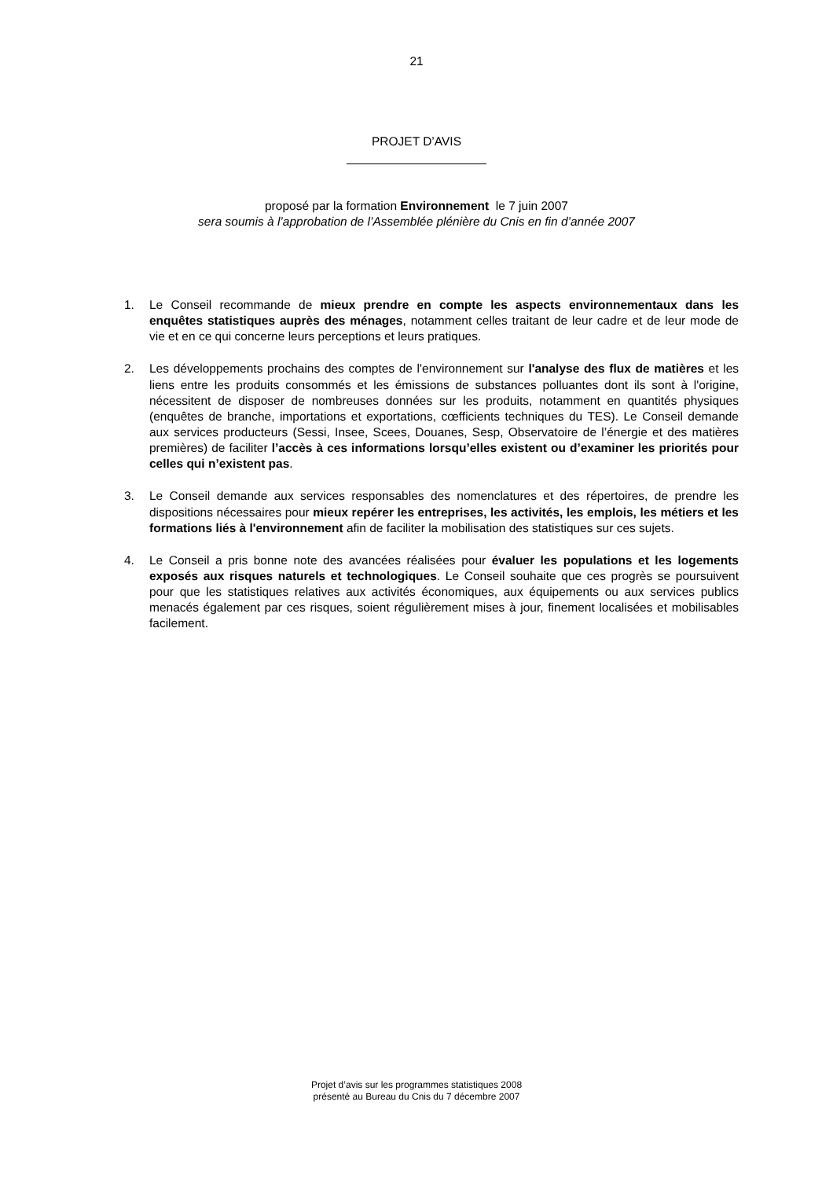21
PROJET D’AVIS
proposé par la formation Environnement le 7 juin 2007
sera soumis à l’approbation de l’Assemblée plénière du Cnis en fin d’année 2007
1. Le Conseil recommande de mieux prendre en compte les aspects environnementaux dans les enquêtes statistiques auprès des ménages, notamment celles traitant de leur cadre et de leur mode de vie et en ce qui concerne leurs perceptions et leurs pratiques.
2. Les développements prochains des comptes de l'environnement sur l'analyse des flux de matières et les liens entre les produits consommés et les émissions de substances polluantes dont ils sont à l'origine, nécessitent de disposer de nombreuses données sur les produits, notamment en quantités physiques (enquêtes de branche, importations et exportations, cœfficients techniques du TES). Le Conseil demande aux services producteurs (Sessi, Insee, Scees, Douanes, Sesp, Observatoire de l’énergie et des matières premières) de faciliter l’accès à ces informations lorsqu’elles existent ou d’examiner les priorités pour celles qui n’existent pas.
3. Le Conseil demande aux services responsables des nomenclatures et des répertoires, de prendre les dispositions nécessaires pour mieux repérer les entreprises, les activités, les emplois, les métiers et les formations liés à l'environnement afin de faciliter la mobilisation des statistiques sur ces sujets.
4. Le Conseil a pris bonne note des avancées réalisées pour évaluer les populations et les logements exposés aux risques naturels et technologiques. Le Conseil souhaite que ces progrès se poursuivent pour que les statistiques relatives aux activités économiques, aux équipements ou aux services publics menacés également par ces risques, soient régulièrement mises à jour, finement localisées et mobilisables facilement.
Projet d’avis sur les programmes statistiques 2008
présenté au Bureau du Cnis du 7 décembre 2007